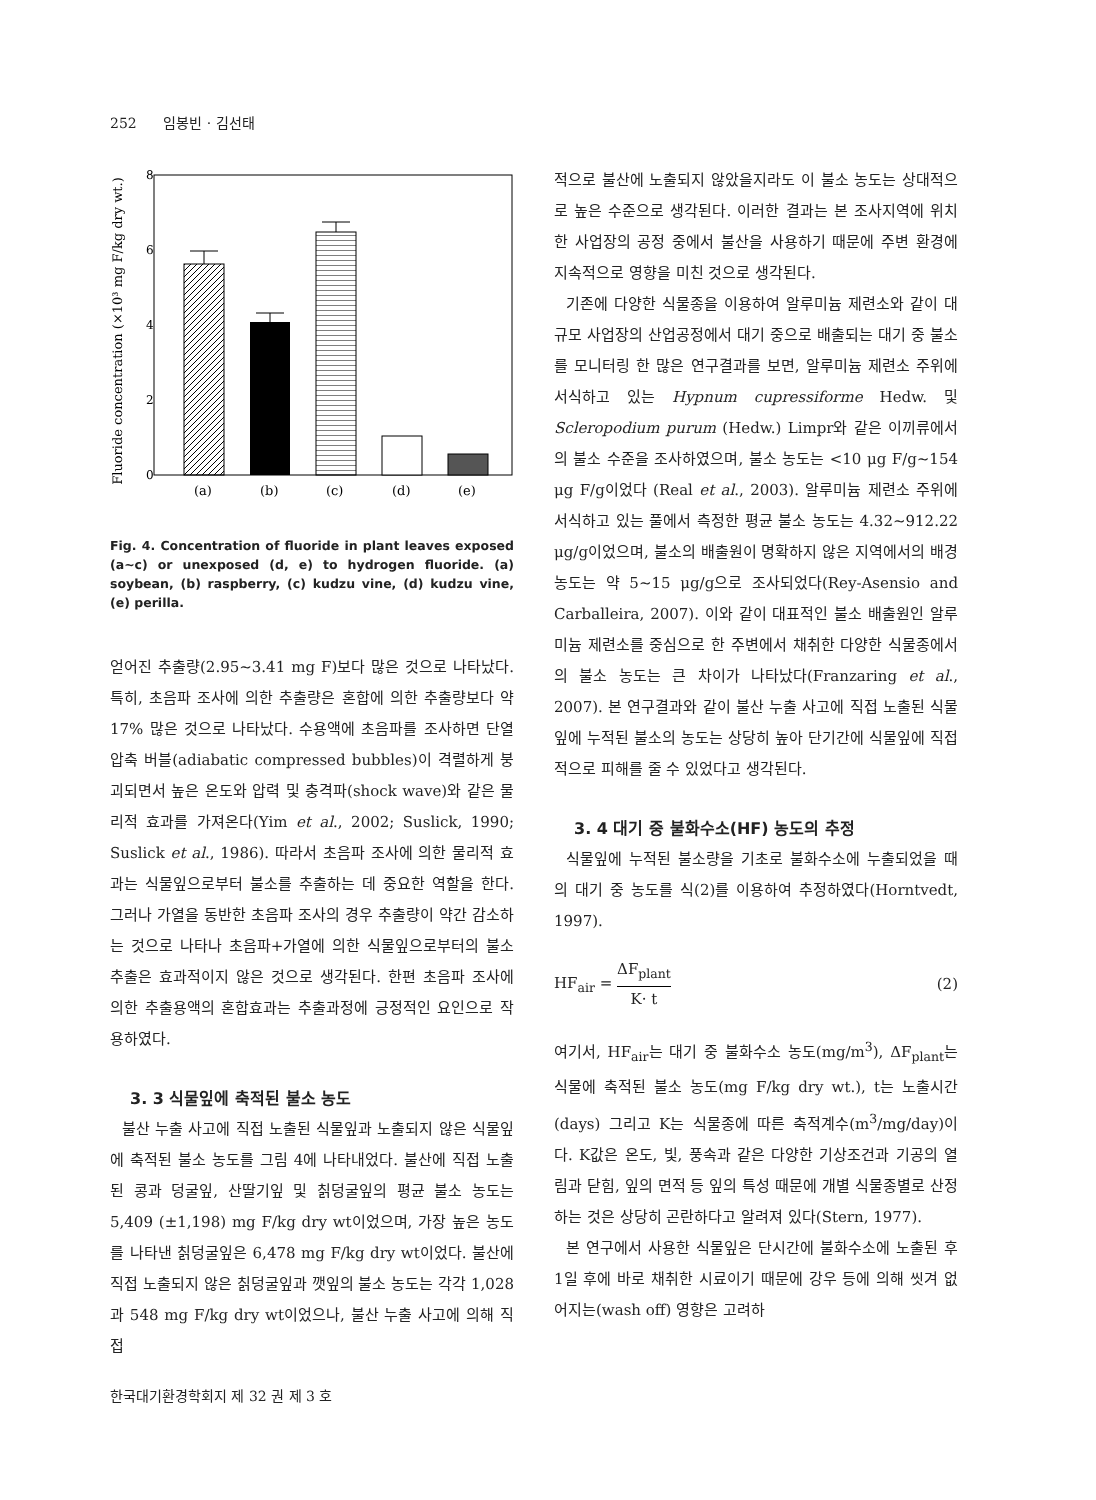252 임봉빈 · 김선태
Fluoride concentration (×10³ mg F/kg dry wt.)
0
2
4
6
8
(a)
(b)
(c)
(d)
(e)
Fig. 4. Concentration of fluoride in plant leaves exposed (a∼c) or unexposed (d, e) to hydrogen fluoride. (a) soybean, (b) raspberry, (c) kudzu vine, (d) kudzu vine, (e) perilla.
얻어진 추출량(2.95∼3.41 mg F)보다 많은 것으로 나타났다. 특히, 초음파 조사에 의한 추출량은 혼합에 의한 추출량보다 약 17% 많은 것으로 나타났다. 수용액에 초음파를 조사하면 단열 압축 버블(adiabatic compressed bubbles)이 격렬하게 붕괴되면서 높은 온도와 압력 및 충격파(shock wave)와 같은 물리적 효과를 가져온다(Yim et al., 2002; Suslick, 1990; Suslick et al., 1986). 따라서 초음파 조사에 의한 물리적 효과는 식물잎으로부터 불소를 추출하는 데 중요한 역할을 한다. 그러나 가열을 동반한 초음파 조사의 경우 추출량이 약간 감소하는 것으로 나타나 초음파+가열에 의한 식물잎으로부터의 불소 추출은 효과적이지 않은 것으로 생각된다. 한편 초음파 조사에 의한 추출용액의 혼합효과는 추출과정에 긍정적인 요인으로 작용하였다.
3. 3 식물잎에 축적된 불소 농도
불산 누출 사고에 직접 노출된 식물잎과 노출되지 않은 식물잎에 축적된 불소 농도를 그림 4에 나타내었다. 불산에 직접 노출된 콩과 덩굴잎, 산딸기잎 및 칡덩굴잎의 평균 불소 농도는 5,409 (±1,198) mg F/kg dry wt이었으며, 가장 높은 농도를 나타낸 칡덩굴잎은 6,478 mg F/kg dry wt이었다. 불산에 직접 노출되지 않은 칡덩굴잎과 깻잎의 불소 농도는 각각 1,028과 548 mg F/kg dry wt이었으나, 불산 누출 사고에 의해 직접
적으로 불산에 노출되지 않았을지라도 이 불소 농도는 상대적으로 높은 수준으로 생각된다. 이러한 결과는 본 조사지역에 위치한 사업장의 공정 중에서 불산을 사용하기 때문에 주변 환경에 지속적으로 영향을 미친 것으로 생각된다.
기존에 다양한 식물종을 이용하여 알루미늄 제련소와 같이 대규모 사업장의 산업공정에서 대기 중으로 배출되는 대기 중 불소를 모니터링 한 많은 연구결과를 보면, 알루미늄 제련소 주위에 서식하고 있는 Hypnum cupressiforme Hedw. 및 Scleropodium purum (Hedw.) Limpr와 같은 이끼류에서의 불소 수준을 조사하였으며, 불소 농도는 <10 μg F/g∼154 μg F/g이었다 (Real et al., 2003). 알루미늄 제련소 주위에 서식하고 있는 풀에서 측정한 평균 불소 농도는 4.32∼912.22 μg/g이었으며, 불소의 배출원이 명확하지 않은 지역에서의 배경 농도는 약 5∼15 μg/g으로 조사되었다(Rey-Asensio and Carballeira, 2007). 이와 같이 대표적인 불소 배출원인 알루미늄 제련소를 중심으로 한 주변에서 채취한 다양한 식물종에서의 불소 농도는 큰 차이가 나타났다(Franzaring et al., 2007). 본 연구결과와 같이 불산 누출 사고에 직접 노출된 식물잎에 누적된 불소의 농도는 상당히 높아 단기간에 식물잎에 직접적으로 피해를 줄 수 있었다고 생각된다.
3. 4 대기 중 불화수소(HF) 농도의 추정
식물잎에 누적된 불소량을 기초로 불화수소에 누출되었을 때의 대기 중 농도를 식(2)를 이용하여 추정하였다(Horntvedt, 1997).
HF<sub>air</sub> = ΔF<sub>plant</sub> K· t (2)
여기서, HF<sub>air</sub>는 대기 중 불화수소 농도(mg/m<sup>3</sup>), ΔF<sub>plant</sub>는 식물에 축적된 불소 농도(mg F/kg dry wt.), t는 노출시간(days) 그리고 K는 식물종에 따른 축적계수(m<sup>3</sup>/mg/day)이다. K값은 온도, 빛, 풍속과 같은 다양한 기상조건과 기공의 열림과 닫힘, 잎의 면적 등 잎의 특성 때문에 개별 식물종별로 산정하는 것은 상당히 곤란하다고 알려져 있다(Stern, 1977).
본 연구에서 사용한 식물잎은 단시간에 불화수소에 노출된 후 1일 후에 바로 채취한 시료이기 때문에 강우 등에 의해 씻겨 없어지는(wash off) 영향은 고려하
한국대기환경학회지 제 32 권 제 3 호